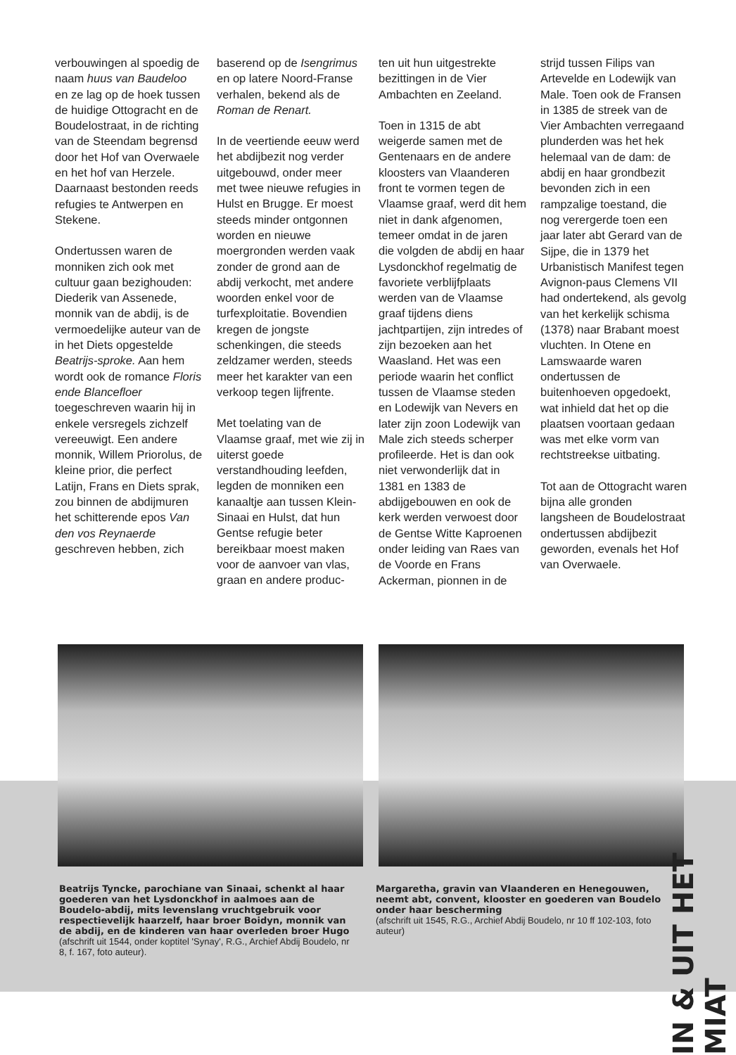verbouwingen al spoedig de naam huus van Baudeloo en ze lag op de hoek tussen de huidige Ottogracht en de Boudelostraat, in de richting van de Steendam begrensd door het Hof van Overwaele en het hof van Herzele. Daarnaast bestonden reeds refugies te Antwerpen en Stekene.
Ondertussen waren de monniken zich ook met cultuur gaan bezighouden: Diederik van Assenede, monnik van de abdij, is de vermoedelijke auteur van de in het Diets opgestelde Beatrijs-sproke. Aan hem wordt ook de romance Floris ende Blancefloer toegeschreven waarin hij in enkele versregels zichzelf vereeuwigt. Een andere monnik, Willem Priorolus, de kleine prior, die perfect Latijn, Frans en Diets sprak, zou binnen de abdijmuren het schitterende epos Van den vos Reynaerde geschreven hebben, zich
baserend op de Isengrimus en op latere Noord-Franse verhalen, bekend als de Roman de Renart.
In de veertiende eeuw werd het abdijbezit nog verder uitgebouwd, onder meer met twee nieuwe refugies in Hulst en Brugge. Er moest steeds minder ontgonnen worden en nieuwe moergronden werden vaak zonder de grond aan de abdij verkocht, met andere woorden enkel voor de turfexploitatie. Bovendien kregen de jongste schenkingen, die steeds zeldzamer werden, steeds meer het karakter van een verkoop tegen lijfrente.
Met toelating van de Vlaamse graaf, met wie zij in uiterst goede verstandhouding leefden, legden de monniken een kanaaltje aan tussen Klein-Sinaai en Hulst, dat hun Gentse refugie beter bereikbaar moest maken voor de aanvoer van vlas, graan en andere produc-
ten uit hun uitgestrekte bezittingen in de Vier Ambachten en Zeeland.
Toen in 1315 de abt weigerde samen met de Gentenaars en de andere kloosters van Vlaanderen front te vormen tegen de Vlaamse graaf, werd dit hem niet in dank afgenomen, temeer omdat in de jaren die volgden de abdij en haar Lysdonckhof regelmatig de favoriete verblijfplaats werden van de Vlaamse graaf tijdens diens jachtpartijen, zijn intredes of zijn bezoeken aan het Waasland. Het was een periode waarin het conflict tussen de Vlaamse steden en Lodewijk van Nevers en later zijn zoon Lodewijk van Male zich steeds scherper profileerde. Het is dan ook niet verwonderlijk dat in 1381 en 1383 de abdijgebouwen en ook de kerk werden verwoest door de Gentse Witte Kaproenen onder leiding van Raes van de Voorde en Frans Ackerman, pionnen in de
strijd tussen Filips van Artevelde en Lodewijk van Male. Toen ook de Fransen in 1385 de streek van de Vier Ambachten verregaand plunderden was het hek helemaal van de dam: de abdij en haar grondbezit bevonden zich in een rampzalige toestand, die nog verergerde toen een jaar later abt Gerard van de Sijpe, die in 1379 het Urbanistisch Manifest tegen Avignon-paus Clemens VII had ondertekend, als gevolg van het kerkelijk schisma (1378) naar Brabant moest vluchten. In Otene en Lamswaarde waren ondertussen de buitenhoeven opgedoekt, wat inhield dat het op die plaatsen voortaan gedaan was met elke vorm van rechtstreekse uitbating.
Tot aan de Ottogracht waren bijna alle gronden langsheen de Boudelostraat ondertussen abdijbezit geworden, evenals het Hof van Overwaele.
Beatrijs Tyncke, parochiane van Sinaai, schenkt al haar goederen van het Lysdonckhof in aalmoes aan de Boudelo-abdij, mits levenslang vruchtgebruik voor respectievelijk haarzelf, haar broer Boidyn, monnik van de abdij, en de kinderen van haar overleden broer Hugo
(afschrift uit 1544, onder koptitel 'Synay', R.G., Archief Abdij Boudelo, nr 8, f. 167, foto auteur).
Margaretha, gravin van Vlaanderen en Henegouwen, neemt abt, convent, klooster en goederen van Boudelo onder haar bescherming
(afschrift uit 1545, R.G., Archief Abdij Boudelo, nr 10 ff 102-103, foto auteur)
IN & UIT HET MIAT